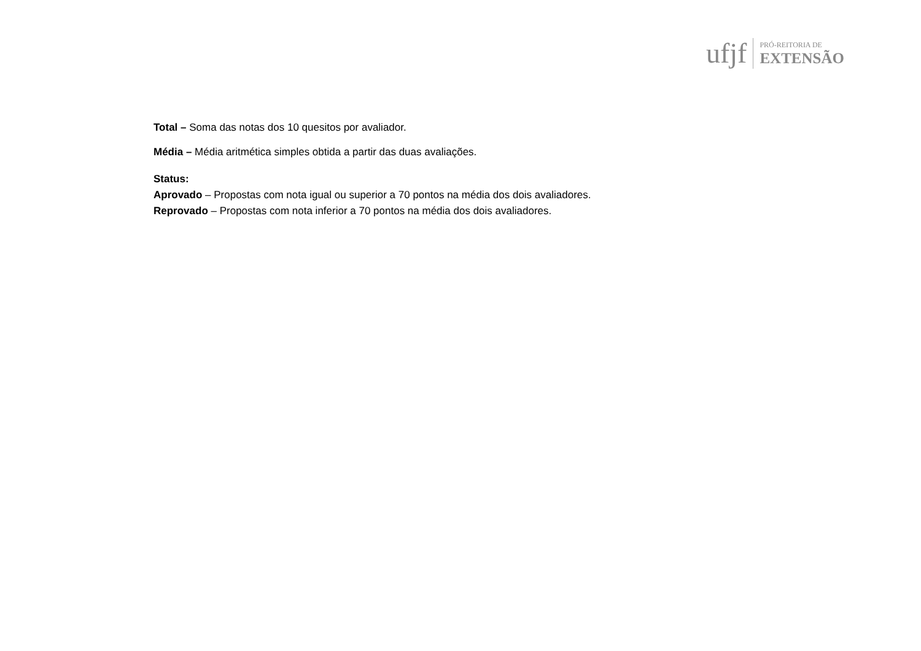ufjf
PRÓ-REITORIA DE
EXTENSÃO
Total – Soma das notas dos 10 quesitos por avaliador.
Média – Média aritmética simples obtida a partir das duas avaliações.
Status:
Aprovado – Propostas com nota igual ou superior a 70 pontos na média dos dois avaliadores.
Reprovado – Propostas com nota inferior a 70 pontos na média dos dois avaliadores.